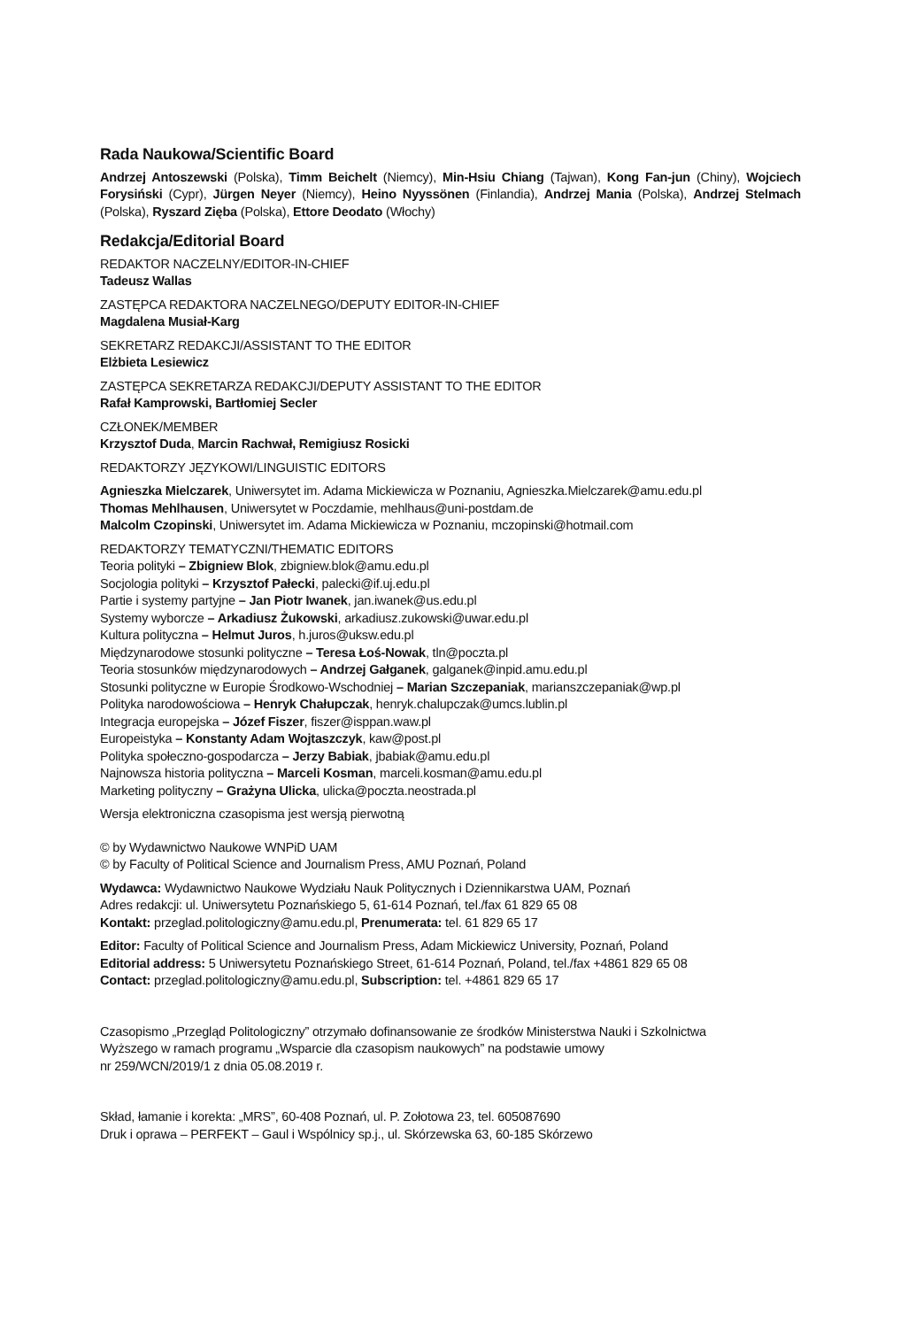Rada Naukowa/Scientific Board
Andrzej Antoszewski (Polska), Timm Beichelt (Niemcy), Min-Hsiu Chiang (Tajwan), Kong Fan-jun (Chiny), Wojciech Forysiński (Cypr), Jürgen Neyer (Niemcy), Heino Nyyssönen (Finlandia), Andrzej Mania (Polska), Andrzej Stelmach (Polska), Ryszard Zięba (Polska), Ettore Deodato (Włochy)
Redakcja/Editorial Board
REDAKTOR NACZELNY/EDITOR-IN-CHIEF
Tadeusz Wallas
ZASTĘPCA REDAKTORA NACZELNEGO/DEPUTY EDITOR-IN-CHIEF
Magdalena Musiał-Karg
SEKRETARZ REDAKCJI/ASSISTANT TO THE EDITOR
Elżbieta Lesiewicz
ZASTĘPCA SEKRETARZA REDAKCJI/DEPUTY ASSISTANT TO THE EDITOR
Rafał Kamprowski, Bartłomiej Secler
CZŁONEK/MEMBER
Krzysztof Duda, Marcin Rachwał, Remigiusz Rosicki
REDAKTORZY JĘZYKOWI/LINGUISTIC EDITORS
Agnieszka Mielczarek, Uniwersytet im. Adama Mickiewicza w Poznaniu, Agnieszka.Mielczarek@amu.edu.pl
Thomas Mehlhausen, Uniwersytet w Poczdamie, mehlhaus@uni-postdam.de
Malcolm Czopinski, Uniwersytet im. Adama Mickiewicza w Poznaniu, mczopinski@hotmail.com
REDAKTORZY TEMATYCZNI/THEMATIC EDITORS
Teoria polityki – Zbigniew Blok, zbigniew.blok@amu.edu.pl
Socjologia polityki – Krzysztof Pałecki, palecki@if.uj.edu.pl
Partie i systemy partyjne – Jan Piotr Iwanek, jan.iwanek@us.edu.pl
Systemy wyborcze – Arkadiusz Żukowski, arkadiusz.zukowski@uwar.edu.pl
Kultura polityczna – Helmut Juros, h.juros@uksw.edu.pl
Międzynarodowe stosunki polityczne – Teresa Łoś-Nowak, tln@poczta.pl
Teoria stosunków międzynarodowych – Andrzej Gałganek, galganek@inpid.amu.edu.pl
Stosunki polityczne w Europie Środkowo-Wschodniej – Marian Szczepaniak, marianszczepaniak@wp.pl
Polityka narodowościowa – Henryk Chałupczak, henryk.chalupczak@umcs.lublin.pl
Integracja europejska – Józef Fiszer, fiszer@isppan.waw.pl
Europeistyka – Konstanty Adam Wojtaszczyk, kaw@post.pl
Polityka społeczno-gospodarcza – Jerzy Babiak, jbabiak@amu.edu.pl
Najnowsza historia polityczna – Marceli Kosman, marceli.kosman@amu.edu.pl
Marketing polityczny – Grażyna Ulicka, ulicka@poczta.neostrada.pl
Wersja elektroniczna czasopisma jest wersją pierwotną
© by Wydawnictwo Naukowe WNPiD UAM
© by Faculty of Political Science and Journalism Press, AMU Poznań, Poland
Wydawca: Wydawnictwo Naukowe Wydziału Nauk Politycznych i Dziennikarstwa UAM, Poznań
Adres redakcji: ul. Uniwersytetu Poznańskiego 5, 61-614 Poznań, tel./fax 61 829 65 08
Kontakt: przeglad.politologiczny@amu.edu.pl, Prenumerata: tel. 61 829 65 17
Editor: Faculty of Political Science and Journalism Press, Adam Mickiewicz University, Poznań, Poland
Editorial address: 5 Uniwersytetu Poznańskiego Street, 61-614 Poznań, Poland, tel./fax +4861 829 65 08
Contact: przeglad.politologiczny@amu.edu.pl, Subscription: tel. +4861 829 65 17
Czasopismo „Przegląd Politologiczny” otrzymało dofinansowanie ze środków Ministerstwa Nauki i Szkolnictwa
Wyższego w ramach programu „Wsparcie dla czasopism naukowych” na podstawie umowy
nr 259/WCN/2019/1 z dnia 05.08.2019 r.
Skład, łamanie i korekta: „MRS”, 60-408 Poznań, ul. P. Zołotowa 23, tel. 605087690
Druk i oprawa – PERFEKT – Gaul i Wspólnicy sp.j., ul. Skórzewska 63, 60-185 Skórzewo